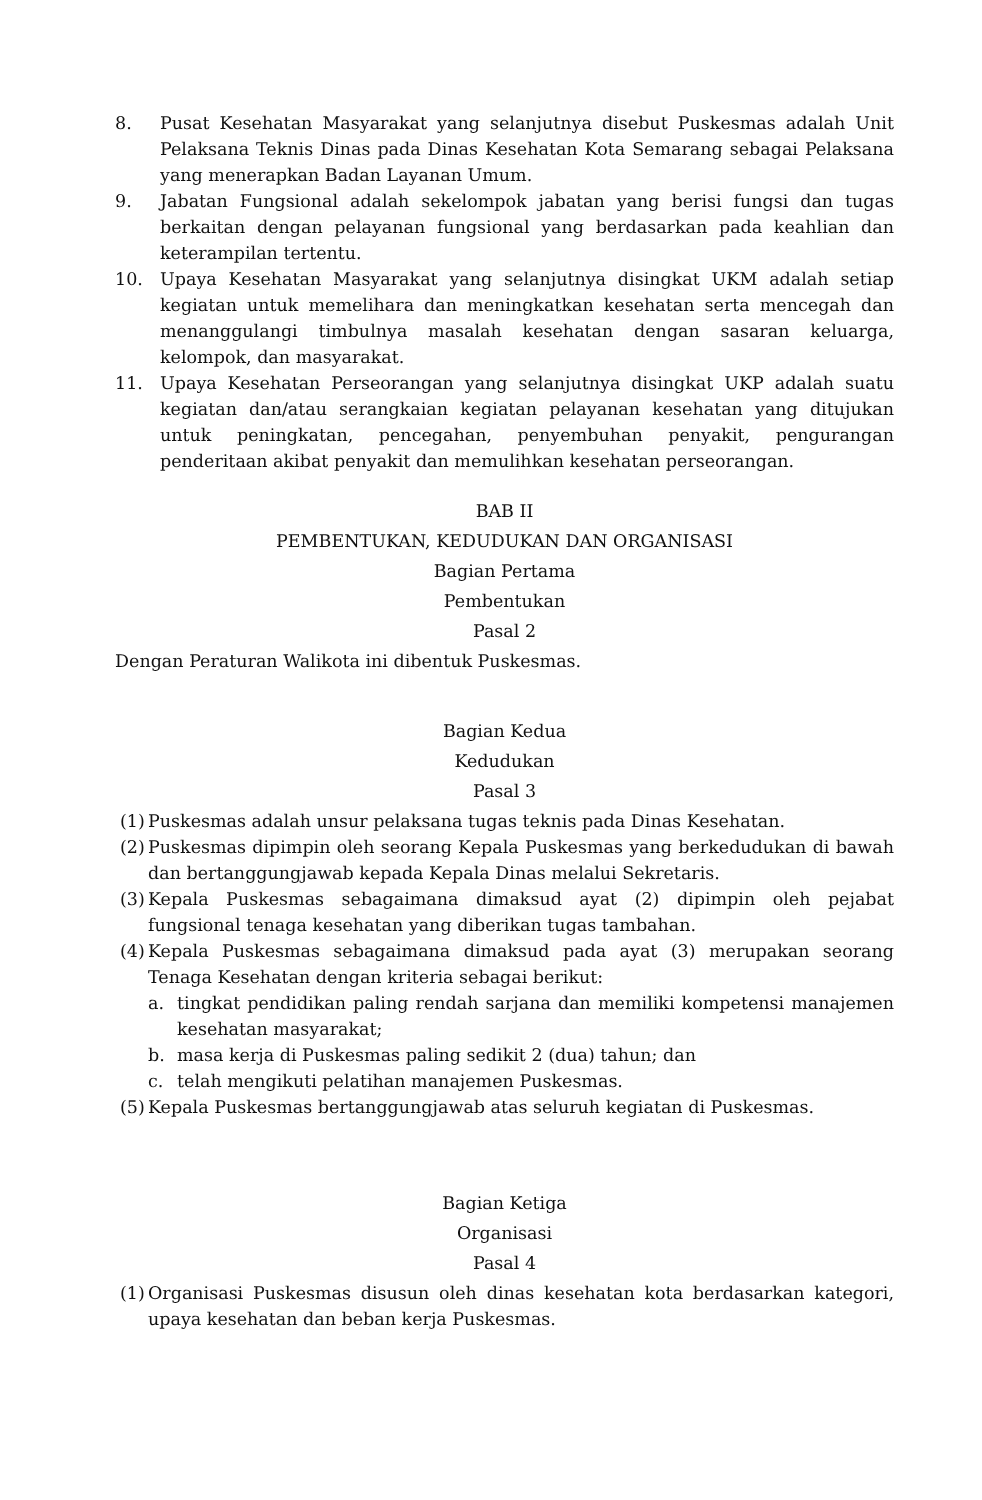8. Pusat Kesehatan Masyarakat yang selanjutnya disebut Puskesmas adalah Unit Pelaksana Teknis Dinas pada Dinas Kesehatan Kota Semarang sebagai Pelaksana yang menerapkan Badan Layanan Umum.
9. Jabatan Fungsional adalah sekelompok jabatan yang berisi fungsi dan tugas berkaitan dengan pelayanan fungsional yang berdasarkan pada keahlian dan keterampilan tertentu.
10. Upaya Kesehatan Masyarakat yang selanjutnya disingkat UKM adalah setiap kegiatan untuk memelihara dan meningkatkan kesehatan serta mencegah dan menanggulangi timbulnya masalah kesehatan dengan sasaran keluarga, kelompok, dan masyarakat.
11. Upaya Kesehatan Perseorangan yang selanjutnya disingkat UKP adalah suatu kegiatan dan/atau serangkaian kegiatan pelayanan kesehatan yang ditujukan untuk peningkatan, pencegahan, penyembuhan penyakit, pengurangan penderitaan akibat penyakit dan memulihkan kesehatan perseorangan.
BAB II
PEMBENTUKAN, KEDUDUKAN DAN ORGANISASI
Bagian Pertama
Pembentukan
Pasal 2
Dengan Peraturan Walikota ini dibentuk Puskesmas.
Bagian Kedua
Kedudukan
Pasal 3
(1)
Puskesmas adalah unsur pelaksana tugas teknis pada Dinas Kesehatan.
(2)
Puskesmas dipimpin oleh seorang Kepala Puskesmas yang berkedudukan di bawah dan bertanggungjawab kepada Kepala Dinas melalui Sekretaris.
(3)
Kepala Puskesmas sebagaimana dimaksud ayat (2) dipimpin oleh pejabat fungsional tenaga kesehatan yang diberikan tugas tambahan.
(4)
Kepala Puskesmas sebagaimana dimaksud pada ayat (3) merupakan seorang Tenaga Kesehatan dengan kriteria sebagai berikut:
a. tingkat pendidikan paling rendah sarjana dan memiliki kompetensi manajemen kesehatan masyarakat;
b. masa kerja di Puskesmas paling sedikit 2 (dua) tahun; dan
c. telah mengikuti pelatihan manajemen Puskesmas.
(5)
Kepala Puskesmas bertanggungjawab atas seluruh kegiatan di Puskesmas.
Bagian Ketiga
Organisasi
Pasal 4
(1)
Organisasi Puskesmas disusun oleh dinas kesehatan kota berdasarkan kategori, upaya kesehatan dan beban kerja Puskesmas.